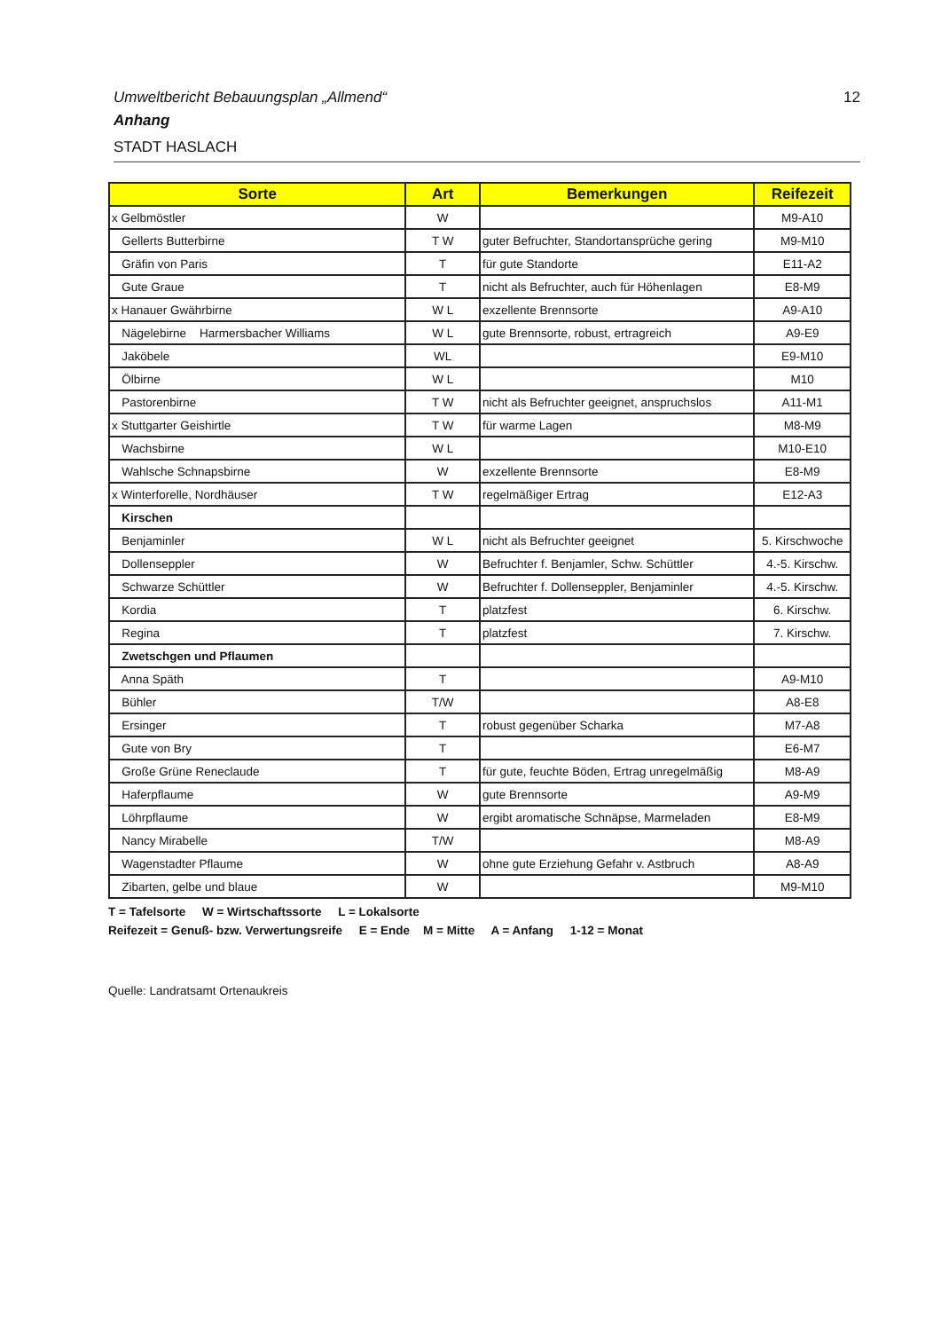12
Umweltbericht Bebauungsplan „Allmend“
Anhang
STADT HASLACH
| Sorte | Art | Bemerkungen | Reifezeit |
| --- | --- | --- | --- |
| x Gelbmöstler | W | | M9-A10 |
| Gellerts Butterbirne | T W | guter Befruchter, Standortansprüche gering | M9-M10 |
| Gräfin von Paris | T | für gute Standorte | E11-A2 |
| Gute Graue | T | nicht als Befruchter, auch für Höhenlagen | E8-M9 |
| x Hanauer Gwährbirne | W L | exzellente Brennsorte | A9-A10 |
| Nägelebirne Harmersbacher Williams | W L | gute Brennsorte, robust, ertragreich | A9-E9 |
| Jaköbele | WL | | E9-M10 |
| Ölbirne | W L | | M10 |
| Pastorenbirne | T W | nicht als Befruchter geeignet, anspruchslos | A11-M1 |
| x Stuttgarter Geishirtle | T W | für warme Lagen | M8-M9 |
| Wachsbirne | W L | | M10-E10 |
| Wahlsche Schnapsbirne | W | exzellente Brennsorte | E8-M9 |
| x Winterforelle, Nordhäuser | T W | regelmäßiger Ertrag | E12-A3 |
| Kirschen | | | |
| Benjaminler | W L | nicht als Befruchter geeignet | 5. Kirschwoche |
| Dollenseppler | W | Befruchter f. Benjamler, Schw. Schüttler | 4.-5. Kirschw. |
| Schwarze Schüttler | W | Befruchter f. Dollenseppler, Benjaminler | 4.-5. Kirschw. |
| Kordia | T | platzfest | 6. Kirschw. |
| Regina | T | platzfest | 7. Kirschw. |
| Zwetschgen und Pflaumen | | | |
| Anna Späth | T | | A9-M10 |
| Bühler | T/W | | A8-E8 |
| Ersinger | T | robust gegenüber Scharka | M7-A8 |
| Gute von Bry | T | | E6-M7 |
| Große Grüne Reneclaude | T | für gute, feuchte Böden, Ertrag unregelmäßig | M8-A9 |
| Haferpflaume | W | gute Brennsorte | A9-M9 |
| Löhrpflaume | W | ergibt aromatische Schnäpse, Marmeladen | E8-M9 |
| Nancy Mirabelle | T/W | | M8-A9 |
| Wagenstadter Pflaume | W | ohne gute Erziehung Gefahr v. Astbruch | A8-A9 |
| Zibarten, gelbe und blaue | W | | M9-M10 |
T = Tafelsorte W = Wirtschaftssorte L = Lokalsorte
Reifezeit = Genuß- bzw. Verwertungsreife E = Ende M = Mitte A = Anfang 1-12 = Monat
Quelle: Landratsamt Ortenaukreis